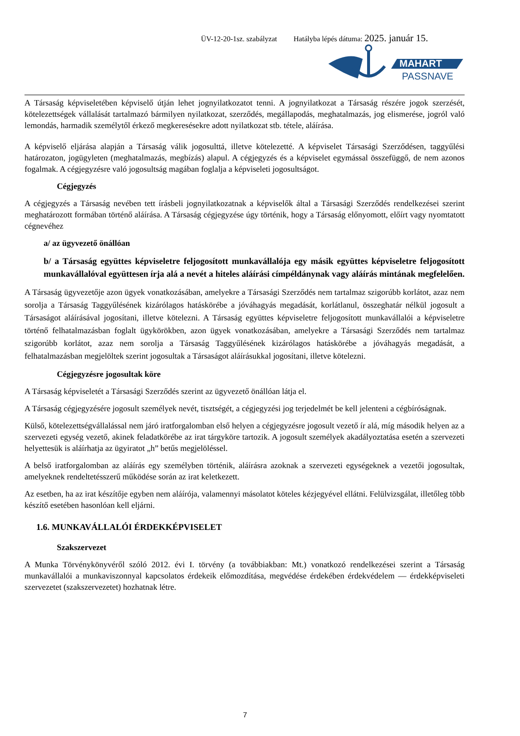ÜV-12-20-1sz. szabályzat Hatályba lépés dátuma: 2025. január 15.
MAHART
PASSNAVE
A Társaság képviseletében képviselő útján lehet jognyilatkozatot tenni. A jognyilatkozat a Társaság részére jogok szerzését, kötelezettségek vállalását tartalmazó bármilyen nyilatkozat, szerződés, megállapodás, meghatalmazás, jog elismerése, jogról való lemondás, harmadik személytől érkező megkeresésekre adott nyilatkozat stb. tétele, aláírása.
A képviselő eljárása alapján a Társaság válik jogosulttá, illetve kötelezetté. A képviselet Társasági Szerződésen, taggyűlési határozaton, jogügyleten (meghatalmazás, megbízás) alapul. A cégjegyzés és a képviselet egymással összefüggő, de nem azonos fogalmak. A cégjegyzésre való jogosultság magában foglalja a képviseleti jogosultságot.
Cégjegyzés
A cégjegyzés a Társaság nevében tett írásbeli jognyilatkozatnak a képviselők által a Társasági Szerződés rendelkezései szerint meghatározott formában történő aláírása. A Társaság cégjegyzése úgy történik, hogy a Társaság előnyomott, előírt vagy nyomtatott cégnevéhez
a/ az ügyvezető önállóan
b/ a Társaság együttes képviseletre feljogosított munkavállalója egy másik együttes képviseletre feljogosított munkavállalóval együttesen írja alá a nevét a hiteles aláírási címpéldánynak vagy aláírás mintának megfelelően.
A Társaság ügyvezetője azon ügyek vonatkozásában, amelyekre a Társasági Szerződés nem tartalmaz szigorúbb korlátot, azaz nem sorolja a Társaság Taggyűlésének kizárólagos hatáskörébe a jóváhagyás megadását, korlátlanul, összeghatár nélkül jogosult a Társaságot aláírásával jogosítani, illetve kötelezni. A Társaság együttes képviseletre feljogosított munkavállalói a képviseletre történő felhatalmazásban foglalt ügykörökben, azon ügyek vonatkozásában, amelyekre a Társasági Szerződés nem tartalmaz szigorúbb korlátot, azaz nem sorolja a Társaság Taggyűlésének kizárólagos hatáskörébe a jóváhagyás megadását, a felhatalmazásban megjelöltek szerint jogosultak a Társaságot aláírásukkal jogosítani, illetve kötelezni.
Cégjegyzésre jogosultak köre
A Társaság képviseletét a Társasági Szerződés szerint az ügyvezető önállóan látja el.
A Társaság cégjegyzésére jogosult személyek nevét, tisztségét, a cégjegyzési jog terjedelmét be kell jelenteni a cégbíróságnak.
Külső, kötelezettségvállalással nem járó iratforgalomban első helyen a cégjegyzésre jogosult vezető ír alá, míg második helyen az a szervezeti egység vezető, akinek feladatkörébe az irat tárgyköre tartozik. A jogosult személyek akadályoztatása esetén a szervezeti helyettesük is aláírhatja az ügyiratot „h” betűs megjelöléssel.
A belső iratforgalomban az aláírás egy személyben történik, aláírásra azoknak a szervezeti egységeknek a vezetői jogosultak, amelyeknek rendeltetésszerű működése során az irat keletkezett.
Az esetben, ha az irat készítője egyben nem aláírója, valamennyi másolatot köteles kézjegyével ellátni. Felülvizsgálat, illetőleg több készítő esetében hasonlóan kell eljárni.
1.6. MUNKAVÁLLALÓI ÉRDEKKÉPVISELET
Szakszervezet
A Munka Törvénykönyvéről szóló 2012. évi I. törvény (a továbbiakban: Mt.) vonatkozó rendelkezései szerint a Társaság munkavállalói a munkaviszonnyal kapcsolatos érdekeik előmozdítása, megvédése érdekében érdekvédelem — érdekképviseleti szervezetet (szakszervezetet) hozhatnak létre.
7